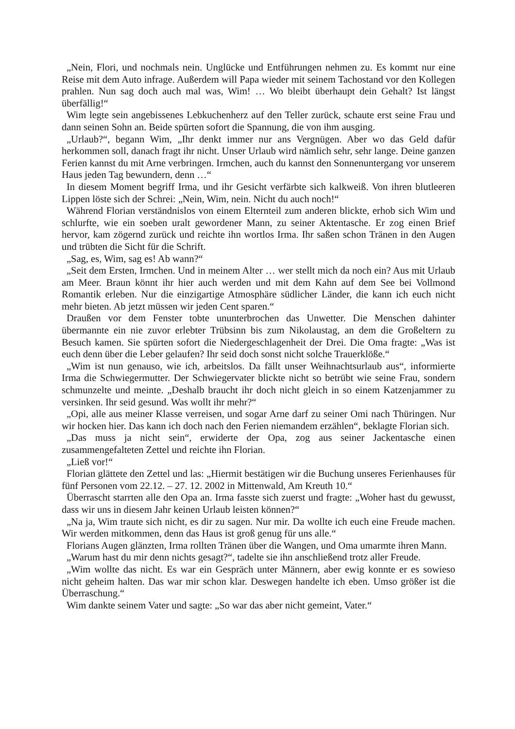„Nein, Flori, und nochmals nein. Unglücke und Entführungen nehmen zu. Es kommt nur eine Reise mit dem Auto infrage. Außerdem will Papa wieder mit seinem Tachostand vor den Kollegen prahlen. Nun sag doch auch mal was, Wim! … Wo bleibt überhaupt dein Gehalt? Ist längst überfällig!“
Wim legte sein angebissenes Lebkuchenherz auf den Teller zurück, schaute erst seine Frau und dann seinen Sohn an. Beide spürten sofort die Spannung, die von ihm ausging.
„Urlaub?“, begann Wim, „Ihr denkt immer nur ans Vergnügen. Aber wo das Geld dafür herkommen soll, danach fragt ihr nicht. Unser Urlaub wird nämlich sehr, sehr lange. Deine ganzen Ferien kannst du mit Arne verbringen. Irmchen, auch du kannst den Sonnenuntergang vor unserem Haus jeden Tag bewundern, denn …“
In diesem Moment begriff Irma, und ihr Gesicht verfärbte sich kalkweiß. Von ihren blutleeren Lippen löste sich der Schrei: „Nein, Wim, nein. Nicht du auch noch!“
Während Florian verständnislos von einem Elternteil zum anderen blickte, erhob sich Wim und schlurfte, wie ein soeben uralt gewordener Mann, zu seiner Aktentasche. Er zog einen Brief hervor, kam zögernd zurück und reichte ihn wortlos Irma. Ihr saßen schon Tränen in den Augen und trübten die Sicht für die Schrift.
„Sag, es, Wim, sag es! Ab wann?“
„Seit dem Ersten, Irmchen. Und in meinem Alter … wer stellt mich da noch ein? Aus mit Urlaub am Meer. Braun könnt ihr hier auch werden und mit dem Kahn auf dem See bei Vollmond Romantik erleben. Nur die einzigartige Atmosphäre südlicher Länder, die kann ich euch nicht mehr bieten. Ab jetzt müssen wir jeden Cent sparen.“
Draußen vor dem Fenster tobte ununterbrochen das Unwetter. Die Menschen dahinter übermannte ein nie zuvor erlebter Trübsinn bis zum Nikolaustag, an dem die Großeltern zu Besuch kamen. Sie spürten sofort die Niedergeschlagenheit der Drei. Die Oma fragte: „Was ist euch denn über die Leber gelaufen? Ihr seid doch sonst nicht solche Trauerklöße.“
„Wim ist nun genauso, wie ich, arbeitslos. Da fällt unser Weihnachtsurlaub aus“, informierte Irma die Schwiegermutter. Der Schwiegervater blickte nicht so betrübt wie seine Frau, sondern schmunzelte und meinte. „Deshalb braucht ihr doch nicht gleich in so einem Katzenjammer zu versinken. Ihr seid gesund. Was wollt ihr mehr?“
„Opi, alle aus meiner Klasse verreisen, und sogar Arne darf zu seiner Omi nach Thüringen. Nur wir hocken hier. Das kann ich doch nach den Ferien niemandem erzählen“, beklagte Florian sich.
„Das muss ja nicht sein“, erwiderte der Opa, zog aus seiner Jackentasche einen zusammengefalteten Zettel und reichte ihn Florian.
„Ließ vor!“
Florian glättete den Zettel und las: „Hiermit bestätigen wir die Buchung unseres Ferienhauses für fünf Personen vom 22.12. – 27. 12. 2002 in Mittenwald, Am Kreuth 10.“
Überrascht starrten alle den Opa an. Irma fasste sich zuerst und fragte: „Woher hast du gewusst, dass wir uns in diesem Jahr keinen Urlaub leisten können?“
„Na ja, Wim traute sich nicht, es dir zu sagen. Nur mir. Da wollte ich euch eine Freude machen. Wir werden mitkommen, denn das Haus ist groß genug für uns alle.“
Florians Augen glänzten, Irma rollten Tränen über die Wangen, und Oma umarmte ihren Mann.
„Warum hast du mir denn nichts gesagt?“, tadelte sie ihn anschließend trotz aller Freude.
„Wim wollte das nicht. Es war ein Gespräch unter Männern, aber ewig konnte er es sowieso nicht geheim halten. Das war mir schon klar. Deswegen handelte ich eben. Umso größer ist die Überraschung.“
Wim dankte seinem Vater und sagte: „So war das aber nicht gemeint, Vater.“